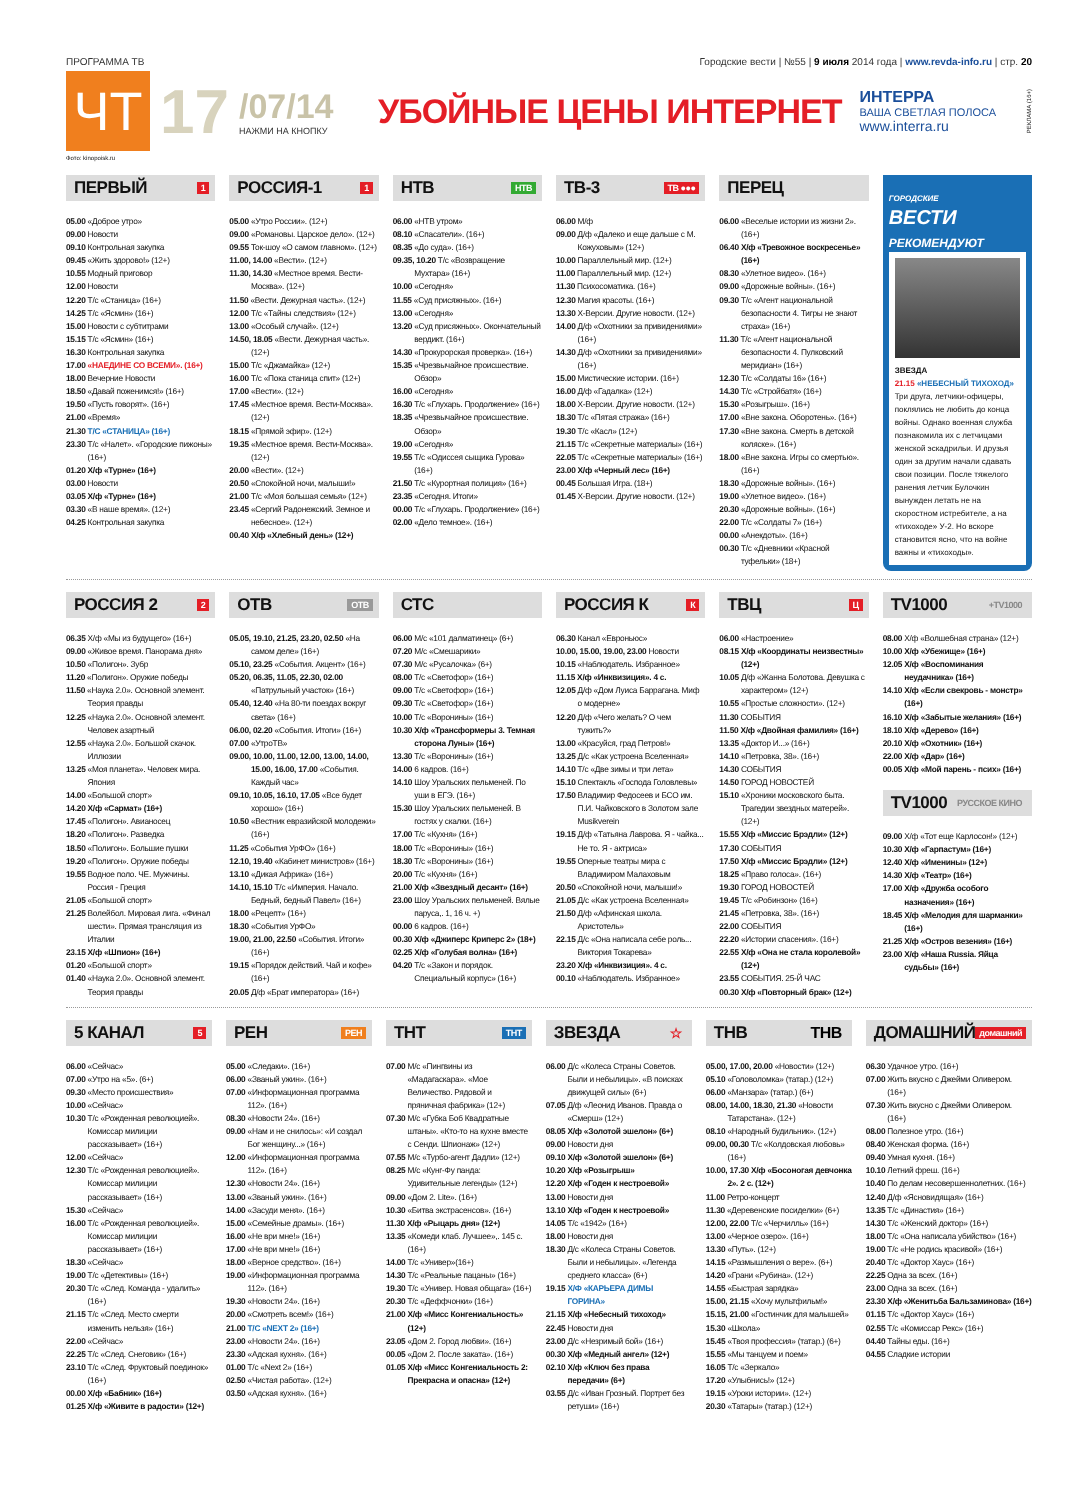ПРОГРАММА ТВ Городские вести | №55 | 9 июля 2014 года | www.revda-info.ru | стр. 20
ЧТ
17
/07/14
НАЖМИ НА КНОПКУ
УБОЙНЫЕ ЦЕНЫ ИНТЕРНЕТ
ИНТЕРРА
ВАША СВЕТЛАЯ ПОЛОСА
www.interra.ru
РЕКЛАМА (16+)
Фото: kinopoisk.ru
ПЕРВЫЙ 1
05.00 «Доброе утро»
09.00 Новости
09.10 Контрольная закупка
09.45 «Жить здорово!» (12+)
10.55 Модный приговор
12.00 Новости
12.20 Т/с «Станица» (16+)
14.25 Т/с «Ясмин» (16+)
15.00 Новости с субтитрами
15.15 Т/с «Ясмин» (16+)
16.30 Контрольная закупка
17.00 «НАЕДИНЕ СО ВСЕМИ». (16+)
18.00 Вечерние Новости
18.50 «Давай поженимся!» (16+)
19.50 «Пусть говорят». (16+)
21.00 «Время»
21.30 Т/С «СТАНИЦА» (16+)
23.30 Т/с «Налет». «Городские пижоны» (16+)
01.20 Х/ф «Турне» (16+)
03.00 Новости
03.05 Х/ф «Турне» (16+)
03.30 «В наше время». (12+)
04.25 Контрольная закупка
РОССИЯ-1 1
05.00 «Утро России». (12+)
09.00 «Романовы. Царское дело». (12+)
09.55 Ток-шоу «О самом главном». (12+)
11.00, 14.00 «Вести». (12+)
11.30, 14.30 «Местное время. Вести-Москва». (12+)
11.50 «Вести. Дежурная часть». (12+)
12.00 Т/с «Тайны следствия» (12+)
13.00 «Особый случай». (12+)
14.50, 18.05 «Вести. Дежурная часть». (12+)
15.00 Т/с «Джамайка» (12+)
16.00 Т/с «Пока станица спит» (12+)
17.00 «Вести». (12+)
17.45 «Местное время. Вести-Москва». (12+)
18.15 «Прямой эфир». (12+)
19.35 «Местное время. Вести-Москва». (12+)
20.00 «Вести». (12+)
20.50 «Спокойной ночи, малыши!»
21.00 Т/с «Моя большая семья» (12+)
23.45 «Сергий Радонежский. Земное и небесное». (12+)
00.40 Х/ф «Хлебный день» (12+)
НТВ НТВ
06.00 «НТВ утром»
08.10 «Спасатели». (16+)
08.35 «До суда». (16+)
09.35, 10.20 Т/с «Возвращение Мухтара» (16+)
10.00 «Сегодня»
11.55 «Суд присяжных». (16+)
13.00 «Сегодня»
13.20 «Суд присяжных». Окончательный вердикт. (16+)
14.30 «Прокурорская проверка». (16+)
15.35 «Чрезвычайное происшествие. Обзор»
16.00 «Сегодня»
16.30 Т/с «Глухарь. Продолжение» (16+)
18.35 «Чрезвычайное происшествие. Обзор»
19.00 «Сегодня»
19.55 Т/с «Одиссея сыщика Гурова» (16+)
21.50 Т/с «Курортная полиция» (16+)
23.35 «Сегодня. Итоги»
00.00 Т/с «Глухарь. Продолжение» (16+)
02.00 «Дело темное». (16+)
ТВ-3 ТВ ●●●
06.00 М/ф
09.00 Д/ф «Далеко и еще дальше с М. Кожуховым» (12+)
10.00 Параллельный мир. (12+)
11.00 Параллельный мир. (12+)
11.30 Психосоматика. (16+)
12.30 Магия красоты. (16+)
13.30 Х-Версии. Другие новости. (12+)
14.00 Д/ф «Охотники за привидениями» (16+)
14.30 Д/ф «Охотники за привидениями» (16+)
15.00 Мистические истории. (16+)
16.00 Д/ф «Гадалка» (12+)
18.00 Х-Версии. Другие новости. (12+)
18.30 Т/с «Пятая стража» (16+)
19.30 Т/с «Касл» (12+)
21.15 Т/с «Секретные материалы» (16+)
22.05 Т/с «Секретные материалы» (16+)
23.00 Х/ф «Черный лес» (16+)
00.45 Большая Игра. (18+)
01.45 Х-Версии. Другие новости. (12+)
ПЕРЕЦ
06.00 «Веселые истории из жизни 2». (16+)
06.40 Х/ф «Тревожное воскресенье» (16+)
08.30 «Улетное видео». (16+)
09.00 «Дорожные войны». (16+)
09.30 Т/с «Агент национальной безопасности 4. Тигры не знают страха» (16+)
11.30 Т/с «Агент национальной безопасности 4. Пулковский меридиан» (16+)
12.30 Т/с «Солдаты 16» (16+)
14.30 Т/с «Стройбатя» (16+)
15.30 «Розыгрыш». (16+)
17.00 «Вне закона. Оборотень». (16+)
17.30 «Вне закона. Смерть в детской коляске». (16+)
18.00 «Вне закона. Игры со смертью». (16+)
18.30 «Дорожные войны». (16+)
19.00 «Улетное видео». (16+)
20.30 «Дорожные войны». (16+)
22.00 Т/с «Солдаты 7» (16+)
00.00 «Анекдоты». (16+)
00.30 Т/с «Дневники «Красной туфельки» (18+)
ГОРОДСКИЕ
ВЕСТИ РЕКОМЕНДУЮТ
ЗВЕЗДА
21.15 «НЕБЕСНЫЙ ТИХОХОД»
Три друга, летчики-офицеры, поклялись не любить до конца войны. Однако военная служба познакомила их с летчицами женской эскадрильи. И друзья один за другим начали сдавать свои позиции. После тяжелого ранения летчик Булочкин вынужден летать не на скоростном истребителе, а на «тихоходе» У-2. Но вскоре становится ясно, что на войне важны и «тихоходы».
РОССИЯ 2 2
06.35 Х/ф «Мы из будущего» (16+)
09.00 «Живое время. Панорама дня»
10.50 «Полигон». Зубр
11.20 «Полигон». Оружие победы
11.50 «Наука 2.0». Основной элемент. Теория правды
12.25 «Наука 2.0». Основной элемент. Человек азартный
12.55 «Наука 2.0». Большой скачок. Иллюзии
13.25 «Моя планета». Человек мира. Япония
14.00 «Большой спорт»
14.20 Х/ф «Сармат» (16+)
17.45 «Полигон». Авианосец
18.20 «Полигон». Разведка
18.50 «Полигон». Большие пушки
19.20 «Полигон». Оружие победы
19.55 Водное поло. ЧЕ. Мужчины. Россия - Греция
21.05 «Большой спорт»
21.25 Волейбол. Мировая лига. «Финал шести». Прямая трансляция из Италии
23.15 Х/ф «Шпион» (16+)
01.20 «Большой спорт»
01.40 «Наука 2.0». Основной элемент. Теория правды
ОТВ ОТВ
05.05, 19.10, 21.25, 23.20, 02.50 «На самом деле» (16+)
05.10, 23.25 «События. Акцент» (16+)
05.20, 06.35, 11.05, 22.30, 02.00 «Патрульный участок» (16+)
05.40, 12.40 «На 80-ти поездах вокруг света» (16+)
06.00, 02.20 «События. Итоги» (16+)
07.00 «УтроТВ»
09.00, 10.00, 11.00, 12.00, 13.00, 14.00, 15.00, 16.00, 17.00 «События. Каждый час»
09.10, 10.05, 16.10, 17.05 «Все будет хорошо» (16+)
10.50 «Вестник евразийской молодежи» (16+)
11.25 «События УрФО» (16+)
12.10, 19.40 «Кабинет министров» (16+)
13.10 «Дикая Африка» (16+)
14.10, 15.10 Т/с «Империя. Начало. Бедный, бедный Павел» (16+)
18.00 «Рецепт» (16+)
18.30 «События УрФО»
19.00, 21.00, 22.50 «События. Итоги» (16+)
19.15 «Порядок действий. Чай и кофе» (16+)
20.05 Д/ф «Брат императора» (16+)
СТС
06.00 М/с «101 далматинец» (6+)
07.20 М/с «Смешарики»
07.30 М/с «Русалочка» (6+)
08.00 Т/с «Светофор» (16+)
09.00 Т/с «Светофор» (16+)
09.30 Т/с «Светофор» (16+)
10.00 Т/с «Воронины» (16+)
10.30 Х/ф «Трансформеры 3. Темная сторона Луны» (16+)
13.30 Т/с «Воронины» (16+)
14.00 6 кадров. (16+)
14.10 Шоу Уральских пельменей. По уши в ЕГЭ. (16+)
15.30 Шоу Уральских пельменей. В гостях у скалки. (16+)
17.00 Т/с «Кухня» (16+)
18.00 Т/с «Воронины» (16+)
18.30 Т/с «Воронины» (16+)
20.00 Т/с «Кухня» (16+)
21.00 Х/ф «Звездный десант» (16+)
23.00 Шоу Уральских пельменей. Вялые паруса,. 1, 16 ч. +)
00.00 6 кадров. (16+)
00.30 Х/ф «Джиперс Криперс 2» (18+)
02.25 Х/ф «Голубая волна» (16+)
04.20 Т/с «Закон и порядок. Специальный корпус» (16+)
РОССИЯ К К
06.30 Канал «Евроньюс»
10.00, 15.00, 19.00, 23.00 Новости
10.15 «Наблюдатель. Избранное»
11.15 Х/ф «Инквизиция». 4 с.
12.05 Д/ф «Дом Луиса Баррагана. Миф о модерне»
12.20 Д/ф «Чего желать? О чем тужить?»
13.00 «Красуйся, град Петров!»
13.25 Д/с «Как устроена Вселенная»
14.10 Т/с «Две зимы и три лета»
15.10 Спектакль «Господа Головлевы»
17.50 Владимир Федосеев и БСО им. П.И. Чайковского в Золотом зале Musikverein
19.15 Д/ф «Татьяна Лаврова. Я - чайка... Не то. Я - актриса»
19.55 Оперные театры мира с Владимиром Малаховым
20.50 «Спокойной ночи, малыши!»
21.05 Д/с «Как устроена Вселенная»
21.50 Д/ф «Афинская школа. Аристотель»
22.15 Д/с «Она написала себе роль... Виктория Токарева»
23.20 Х/ф «Инквизиция». 4 с.
00.10 «Наблюдатель. Избранное»
ТВЦ Ц
06.00 «Настроение»
08.15 Х/ф «Координаты неизвестны» (12+)
10.05 Д/ф «Жанна Болотова. Девушка с характером» (12+)
10.55 «Простые сложности». (12+)
11.30 СОБЫТИЯ
11.50 Х/ф «Двойная фамилия» (16+)
13.35 «Доктор И...» (16+)
14.10 «Петровка, 38». (16+)
14.30 СОБЫТИЯ
14.50 ГОРОД НОВОСТЕЙ
15.10 «Хроники московского быта. Трагедии звездных матерей». (12+)
15.55 Х/ф «Миссис Брэдли» (12+)
17.30 СОБЫТИЯ
17.50 Х/ф «Миссис Брэдли» (12+)
18.25 «Право голоса». (16+)
19.30 ГОРОД НОВОСТЕЙ
19.45 Т/с «Робинзон» (16+)
21.45 «Петровка, 38». (16+)
22.00 СОБЫТИЯ
22.20 «Истории спасения». (16+)
22.55 Х/ф «Она не стала королевой» (12+)
23.55 СОБЫТИЯ. 25-Й ЧАС
00.30 Х/ф «Повторный брак» (12+)
TV1000 +TV1000
08.00 Х/ф «Волшебная страна» (12+)
10.00 Х/ф «Убежище» (16+)
12.05 Х/ф «Воспоминания неудачника» (16+)
14.10 Х/ф «Если свекровь - монстр» (16+)
16.10 Х/ф «Забытые желания» (16+)
18.10 Х/ф «Дерево» (16+)
20.10 Х/ф «Охотник» (16+)
22.00 Х/ф «Дар» (16+)
00.05 Х/ф «Мой парень - псих» (16+)
TV1000 РУССКОЕ КИНО
09.00 Х/ф «Тот еще Карлосон!» (12+)
10.30 Х/ф «Гарпастум» (16+)
12.40 Х/ф «Именины» (12+)
14.30 Х/ф «Театр» (16+)
17.00 Х/ф «Дружба особого назначения» (16+)
18.45 Х/ф «Мелодия для шарманки» (16+)
21.25 Х/ф «Остров везения» (16+)
23.00 Х/ф «Наша Russia. Яйца судьбы» (16+)
5 КАНАЛ 5
06.00 «Сейчас»
07.00 «Утро на «5». (6+)
09.30 «Место происшествия»
10.00 «Сейчас»
10.30 Т/с «Рожденная революцией». Комиссар милиции рассказывает» (16+)
12.00 «Сейчас»
12.30 Т/с «Рожденная революцией». Комиссар милиции рассказывает» (16+)
15.30 «Сейчас»
16.00 Т/с «Рожденная революцией». Комиссар милиции рассказывает» (16+)
18.30 «Сейчас»
19.00 Т/с «Детективы» (16+)
20.30 Т/с «След. Команда - удалить» (16+)
21.15 Т/с «След. Место смерти изменить нельзя» (16+)
22.00 «Сейчас»
22.25 Т/с «След. Снеговик» (16+)
23.10 Т/с «След. Фруктовый поединок» (16+)
00.00 Х/ф «Бабник» (16+)
01.25 Х/ф «Живите в радости» (12+)
РЕН РЕН
05.00 «Следаки». (16+)
06.00 «Званый ужин». (16+)
07.00 «Информационная программа 112». (16+)
08.30 «Новости 24». (16+)
09.00 «Нам и не снилось»: «И создал Бог женщину...» (16+)
12.00 «Информационная программа 112». (16+)
12.30 «Новости 24». (16+)
13.00 «Званый ужин». (16+)
14.00 «Засуди меня». (16+)
15.00 «Семейные драмы». (16+)
16.00 «Не ври мне!» (16+)
17.00 «Не ври мне!» (16+)
18.00 «Верное средство». (16+)
19.00 «Информационная программа 112». (16+)
19.30 «Новости 24». (16+)
20.00 «Смотреть всем!» (16+)
21.00 Т/С «NEXT 2» (16+)
23.00 «Новости 24». (16+)
23.30 «Адская кухня». (16+)
01.00 Т/с «Next 2» (16+)
02.50 «Чистая работа». (12+)
03.50 «Адская кухня». (16+)
ТНТ ТНТ
07.00 М/с «Пингвины из «Мадагаскара». «Мое Величество. Рядовой и пряничная фабрика» (12+)
07.30 М/с «Губка Боб Квадратные штаны». «Кто-то на кухне вместе с Сенди. Шпионаж» (12+)
07.55 М/с «Турбо-агент Дадли» (12+)
08.25 М/с «Кунг-Фу панда: Удивительные легенды» (12+)
09.00 «Дом 2. Lite». (16+)
10.30 «Битва экстрасенсов». (16+)
11.30 Х/ф «Рыцарь дня» (12+)
13.35 «Комеди клаб. Лучшее»,. 145 с. (16+)
14.00 Т/с «Универ»(16+)
14.30 Т/с «Реальные пацаны» (16+)
19.30 Т/с «Универ. Новая общага» (16+)
20.30 Т/с «Деффчонки» (16+)
21.00 Х/ф «Мисс Конгениальность» (12+)
23.05 «Дом 2. Город любви». (16+)
00.05 «Дом 2. После заката». (16+)
01.05 Х/ф «Мисс Конгениальность 2: Прекрасна и опасна» (12+)
ЗВЕЗДА ☆
06.00 Д/с «Колеса Страны Советов. Были и небылицы». «В поисках движущей силы» (6+)
07.05 Д/ф «Леонид Иванов. Правда о «Смерш» (12+)
08.05 Х/ф «Золотой эшелон» (6+)
09.00 Новости дня
09.10 Х/ф «Золотой эшелон» (6+)
10.20 Х/ф «Розыгрыш»
12.20 Х/ф «Годен к нестроевой»
13.00 Новости дня
13.10 Х/ф «Годен к нестроевой»
14.05 Т/с «1942» (16+)
18.00 Новости дня
18.30 Д/с «Колеса Страны Советов. Были и небылицы». «Легенда среднего класса» (6+)
19.15 Х/Ф «КАРЬЕРА ДИМЫ ГОРИНА»
21.15 Х/ф «Небесный тихоход»
22.45 Новости дня
23.00 Д/с «Незримый бой» (16+)
00.30 Х/ф «Медный ангел» (12+)
02.10 Х/ф «Ключ без права передачи» (6+)
03.55 Д/с «Иван Грозный. Портрет без ретуши» (16+)
ТНВ ТНВ
05.00, 17.00, 20.00 «Новости» (12+)
05.10 «Головоломка» (татар.) (12+)
06.00 «Манзара» (татар.) (6+)
08.00, 14.00, 18.30, 21.30 «Новости Татарстана». (12+)
08.10 «Народный будильник». (12+)
09.00, 00.30 Т/с «Колдовская любовь» (16+)
10.00, 17.30 Х/ф «Босоногая девчонка 2». 2 с. (12+)
11.00 Ретро-концерт
11.30 «Деревенские посиделки» (6+)
12.00, 22.00 Т/с «Черчилль» (16+)
13.00 «Черное озеро». (16+)
13.30 «Путь». (12+)
14.15 «Размышления о вере». (6+)
14.20 «Грани «Рубина». (12+)
14.55 «Быстрая зарядка»
15.00, 21.15 «Хочу мультфильм!»
15.15, 21.00 «Гостинчик для малышей»
15.30 «Школа»
15.45 «Твоя профессия» (татар.) (6+)
15.55 «Мы танцуем и поем»
16.05 Т/с «Зеркало»
17.20 «Улыбнись!» (12+)
19.15 «Уроки истории». (12+)
20.30 «Татары» (татар.) (12+)
ДОМАШНИЙ домашний
06.30 Удачное утро. (16+)
07.00 Жить вкусно с Джейми Оливером. (16+)
07.30 Жить вкусно с Джейми Оливером. (16+)
08.00 Полезное утро. (16+)
08.40 Женская форма. (16+)
09.40 Умная кухня. (16+)
10.10 Летний фреш. (16+)
10.40 По делам несовершеннолетних. (16+)
12.40 Д/ф «Ясновидящая» (16+)
13.35 Т/с «Династия» (16+)
14.30 Т/с «Женский доктор» (16+)
18.00 Т/с «Она написала убийство» (16+)
19.00 Т/с «Не родись красивой» (16+)
20.40 Т/с «Доктор Хаус» (16+)
22.25 Одна за всех. (16+)
23.00 Одна за всех. (16+)
23.30 Х/ф «Женитьба Бальзаминова» (16+)
01.15 Т/с «Доктор Хаус» (16+)
02.55 Т/с «Комиссар Рекс» (16+)
04.40 Тайны еды. (16+)
04.55 Сладкие истории